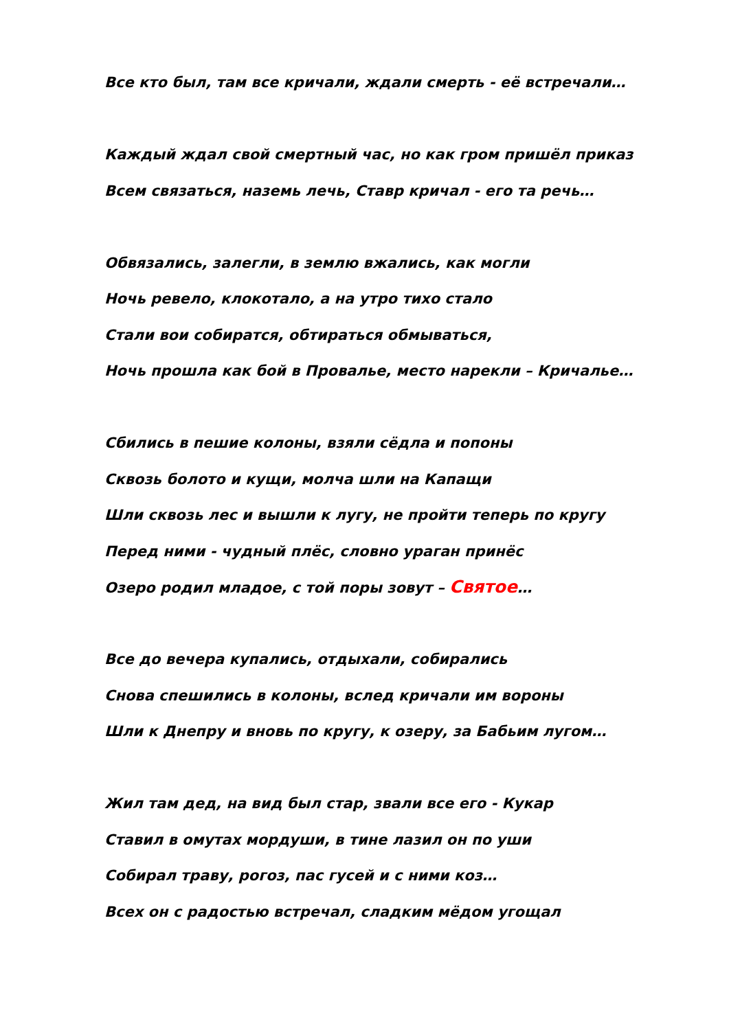Все кто был, там все кричали, ждали смерть - её встречали…
Каждый ждал свой смертный час, но как гром пришёл приказ
Всем связаться, наземь лечь, Ставр кричал - его та речь…
Обвязались, залегли, в землю вжались, как могли
Ночь ревело, клокотало, а на утро тихо стало
Стали вои собиратся, обтираться обмываться,
Ночь прошла как бой в Провалье, место нарекли – Кричалье…
Сбились в пешие колоны, взяли сёдла и попоны
Сквозь болото и кущи, молча шли на Капащи
Шли сквозь лес и вышли к лугу, не пройти теперь по кругу
Перед ними - чудный плёс, словно ураган принёс
Озеро родил младое, с той поры зовут – Святое…
Все до вечера купались, отдыхали, собирались
Снова спешились в колоны, вслед кричали им вороны
Шли к Днепру и вновь по кругу, к озеру, за Бабьим лугом…
Жил там дед, на вид был стар, звали все его - Кукар
Ставил в омутах мордуши, в тине лазил он по уши
Собирал траву, рогоз, пас гусей и с ними коз…
Всех он с радостью встречал, сладким мёдом угощал